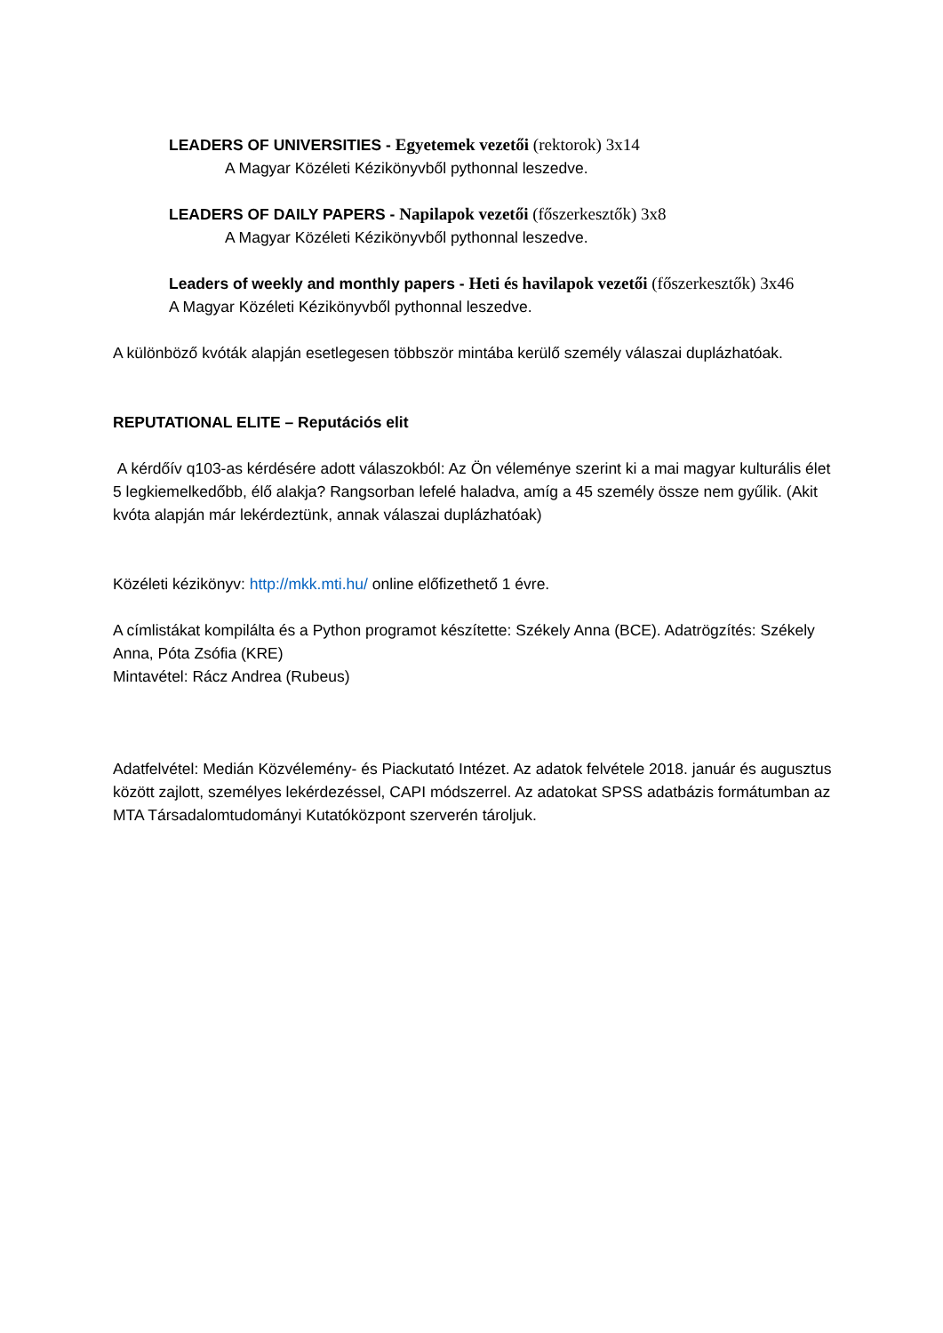LEADERS OF UNIVERSITIES - Egyetemek vezetői (rektorok) 3x14
A Magyar Közéleti Kézikönyvből pythonnal leszedve.
LEADERS OF DAILY PAPERS - Napilapok vezetői (főszerkesztők) 3x8
A Magyar Közéleti Kézikönyvből pythonnal leszedve.
Leaders of weekly and monthly papers - Heti és havilapok vezetői (főszerkesztők) 3x46
A Magyar Közéleti Kézikönyvből pythonnal leszedve.
A különböző kvóták alapján esetlegesen többször mintába kerülő személy válaszai duplázhatóak.
REPUTATIONAL ELITE – Reputációs elit
A kérdőív q103-as kérdésére adott válaszokból: Az Ön véleménye szerint ki a mai magyar kulturális élet 5 legkiemelkedőbb, élő alakja? Rangsorban lefelé haladva, amíg a 45 személy össze nem gyűlik. (Akit kvóta alapján már lekérdeztünk, annak válaszai duplázhatóak)
Közéleti kézikönyv: http://mkk.mti.hu/ online előfizethető 1 évre.
A címlistákat kompilálta és a Python programot készítette: Székely Anna (BCE). Adatrögzítés: Székely Anna, Póta Zsófia (KRE)
Mintavétel: Rácz Andrea (Rubeus)
Adatfelvétel: Medián Közvélemény- és Piackutató Intézet. Az adatok felvétele 2018. január és augusztus között zajlott, személyes lekérdezéssel, CAPI módszerrel. Az adatokat SPSS adatbázis formátumban az MTA Társadalomtudományi Kutatóközpont szerverén tároljuk.